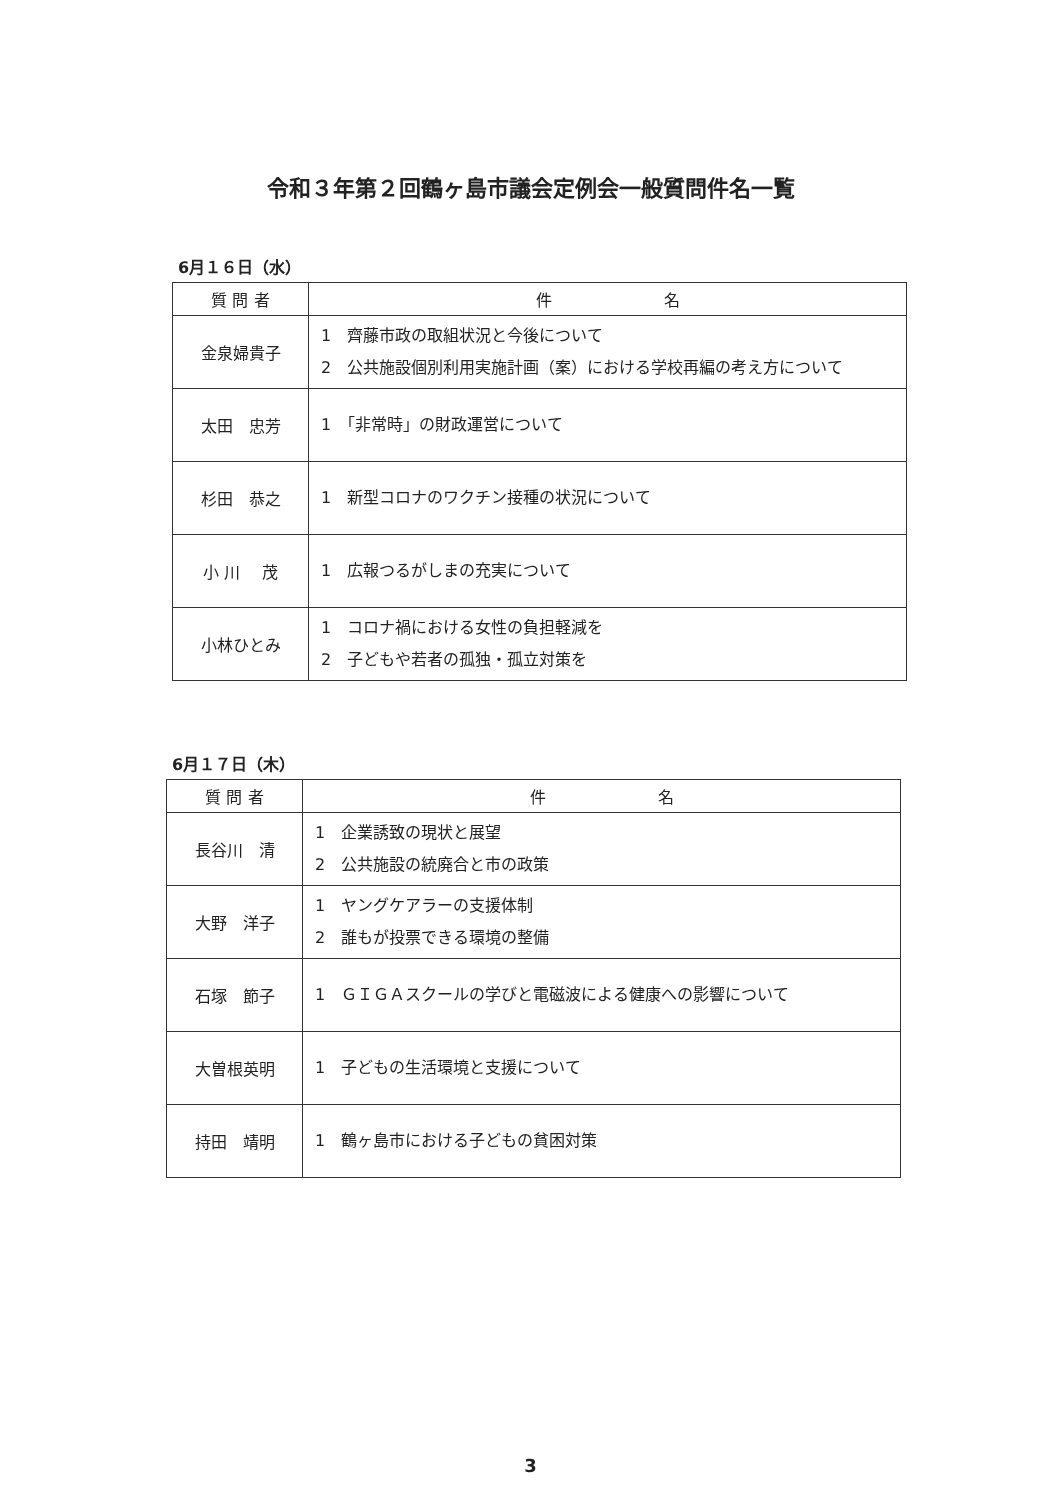令和３年第２回鶴ヶ島市議会定例会一般質問件名一覧
6月１６日（水）
| 質 問 者 | 件 名 |
| --- | --- |
| 金泉婦貴子 | 1 齊藤市政の取組状況と今後について 2 公共施設個別利用実施計画（案）における学校再編の考え方について |
| 太田 忠芳 | 1 「非常時」の財政運営について |
| 杉田 恭之 | 1 新型コロナのワクチン接種の状況について |
| 小 川 茂 | 1 広報つるがしまの充実について |
| 小林ひとみ | 1 コロナ禍における女性の負担軽減を 2 子どもや若者の孤独・孤立対策を |
6月１７日（木）
| 質 問 者 | 件 名 |
| --- | --- |
| 長谷川 清 | 1 企業誘致の現状と展望 2 公共施設の統廃合と市の政策 |
| 大野 洋子 | 1 ヤングケアラーの支援体制 2 誰もが投票できる環境の整備 |
| 石塚 節子 | 1 ＧＩＧＡスクールの学びと電磁波による健康への影響について |
| 大曽根英明 | 1 子どもの生活環境と支援について |
| 持田 靖明 | 1 鶴ヶ島市における子どもの貧困対策 |
3